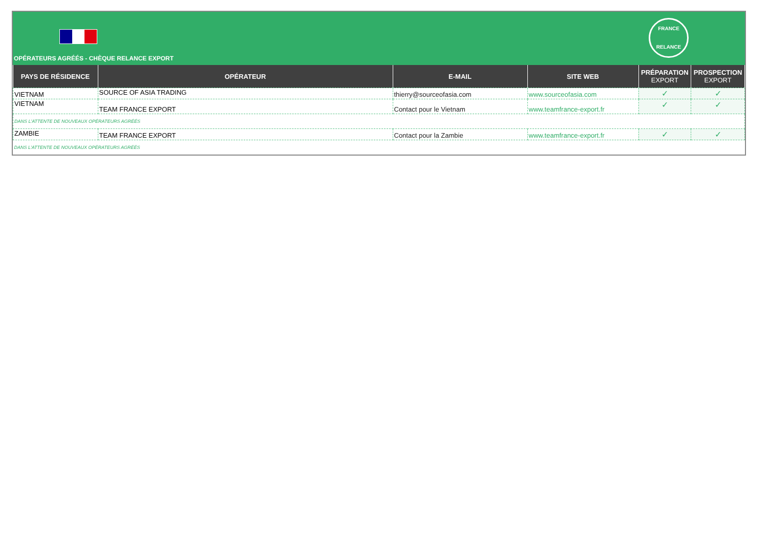FRANCE
RELANCE
OPÉRATEURS AGRÉÉS - CHÈQUE RELANCE EXPORT
| PAYS DE RÉSIDENCE | OPÉRATEUR | E-MAIL | SITE WEB | PRÉPARATION EXPORT | PROSPECTION EXPORT |
| --- | --- | --- | --- | --- | --- |
| VIETNAM | SOURCE OF ASIA TRADING | thierry@sourceofasia.com | www.sourceofasia.com | ✓ | ✓ |
| VIETNAM | TEAM FRANCE EXPORT | Contact pour le Vietnam | www.teamfrance-export.fr | ✓ | ✓ |
| DANS L'ATTENTE DE NOUVEAUX OPÉRATEURS AGRÉÉS | | | | | |
| ZAMBIE | TEAM FRANCE EXPORT | Contact pour la Zambie | www.teamfrance-export.fr | ✓ | ✓ |
| DANS L'ATTENTE DE NOUVEAUX OPÉRATEURS AGRÉÉS | | | | | |